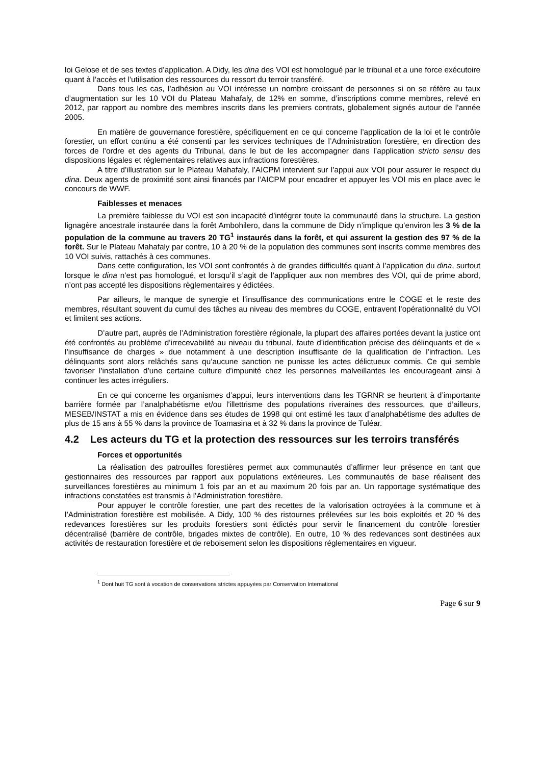loi Gelose et de ses textes d’application. A Didy, les dina des VOI est homologué par le tribunal et a une force exécutoire quant à l’accès et l’utilisation des ressources du ressort du terroir transféré.
Dans tous les cas, l’adhésion au VOI intéresse un nombre croissant de personnes si on se réfère au taux d’augmentation sur les 10 VOI du Plateau Mahafaly, de 12% en somme, d’inscriptions comme membres, relevé en 2012, par rapport au nombre des membres inscrits dans les premiers contrats, globalement signés autour de l’année 2005.
En matière de gouvernance forestière, spécifiquement en ce qui concerne l’application de la loi et le contrôle forestier, un effort continu a été consenti par les services techniques de l’Administration forestière, en direction des forces de l’ordre et des agents du Tribunal, dans le but de les accompagner dans l’application stricto sensu des dispositions légales et réglementaires relatives aux infractions forestières.
A titre d’illustration sur le Plateau Mahafaly, l’AICPM intervient sur l’appui aux VOI pour assurer le respect du dina. Deux agents de proximité sont ainsi financés par l’AICPM pour encadrer et appuyer les VOI mis en place avec le concours de WWF.
Faiblesses et menaces
La première faiblesse du VOI est son incapacité d’intégrer toute la communauté dans la structure. La gestion lignagère ancestrale instaurée dans la forêt Ambohilero, dans la commune de Didy n’implique qu’environ les 3 % de la population de la commune au travers 20 TG<sup>1</sup> instaurés dans la forêt, et qui assurent la gestion des 97 % de la forêt. Sur le Plateau Mahafaly par contre, 10 à 20 % de la population des communes sont inscrits comme membres des 10 VOI suivis, rattachés à ces communes.
Dans cette configuration, les VOI sont confrontés à de grandes difficultés quant à l’application du dina, surtout lorsque le dina n’est pas homologué, et lorsqu’il s’agit de l’appliquer aux non membres des VOI, qui de prime abord, n’ont pas accepté les dispositions règlementaires y édictées.
Par ailleurs, le manque de synergie et l’insuffisance des communications entre le COGE et le reste des membres, résultant souvent du cumul des tâches au niveau des membres du COGE, entravent l’opérationnalité du VOI et limitent ses actions.
D’autre part, auprès de l’Administration forestière régionale, la plupart des affaires portées devant la justice ont été confrontés au problème d’irrecevabilité au niveau du tribunal, faute d’identification précise des délinquants et de « l’insuffisance de charges » due notamment à une description insuffisante de la qualification de l’infraction. Les délinquants sont alors relâchés sans qu’aucune sanction ne punisse les actes délictueux commis. Ce qui semble favoriser l’installation d’une certaine culture d'impunité chez les personnes malveillantes les encourageant ainsi à continuer les actes irréguliers.
En ce qui concerne les organismes d’appui, leurs interventions dans les TGRNR se heurtent à d’importante barrière formée par l’analphabétisme et/ou l'illettrisme des populations riveraines des ressources, que d’ailleurs, MESEB/INSTAT a mis en évidence dans ses études de 1998 qui ont estimé les taux d’analphabétisme des adultes de plus de 15 ans à 55 % dans la province de Toamasina et à 32 % dans la province de Tuléar.
4.2 Les acteurs du TG et la protection des ressources sur les terroirs transférés
Forces et opportunités
La réalisation des patrouilles forestières permet aux communautés d’affirmer leur présence en tant que gestionnaires des ressources par rapport aux populations extérieures. Les communautés de base réalisent des surveillances forestières au minimum 1 fois par an et au maximum 20 fois par an. Un rapportage systématique des infractions constatées est transmis à l’Administration forestière.
Pour appuyer le contrôle forestier, une part des recettes de la valorisation octroyées à la commune et à l’Administration forestière est mobilisée. A Didy, 100 % des ristournes prélevées sur les bois exploités et 20 % des redevances forestières sur les produits forestiers sont édictés pour servir le financement du contrôle forestier décentralisé (barrière de contrôle, brigades mixtes de contrôle). En outre, 10 % des redevances sont destinées aux activités de restauration forestière et de reboisement selon les dispositions réglementaires en vigueur.
<sup>1</sup> Dont huit TG sont à vocation de conservations strictes appuyées par Conservation International
Page 6 sur 9